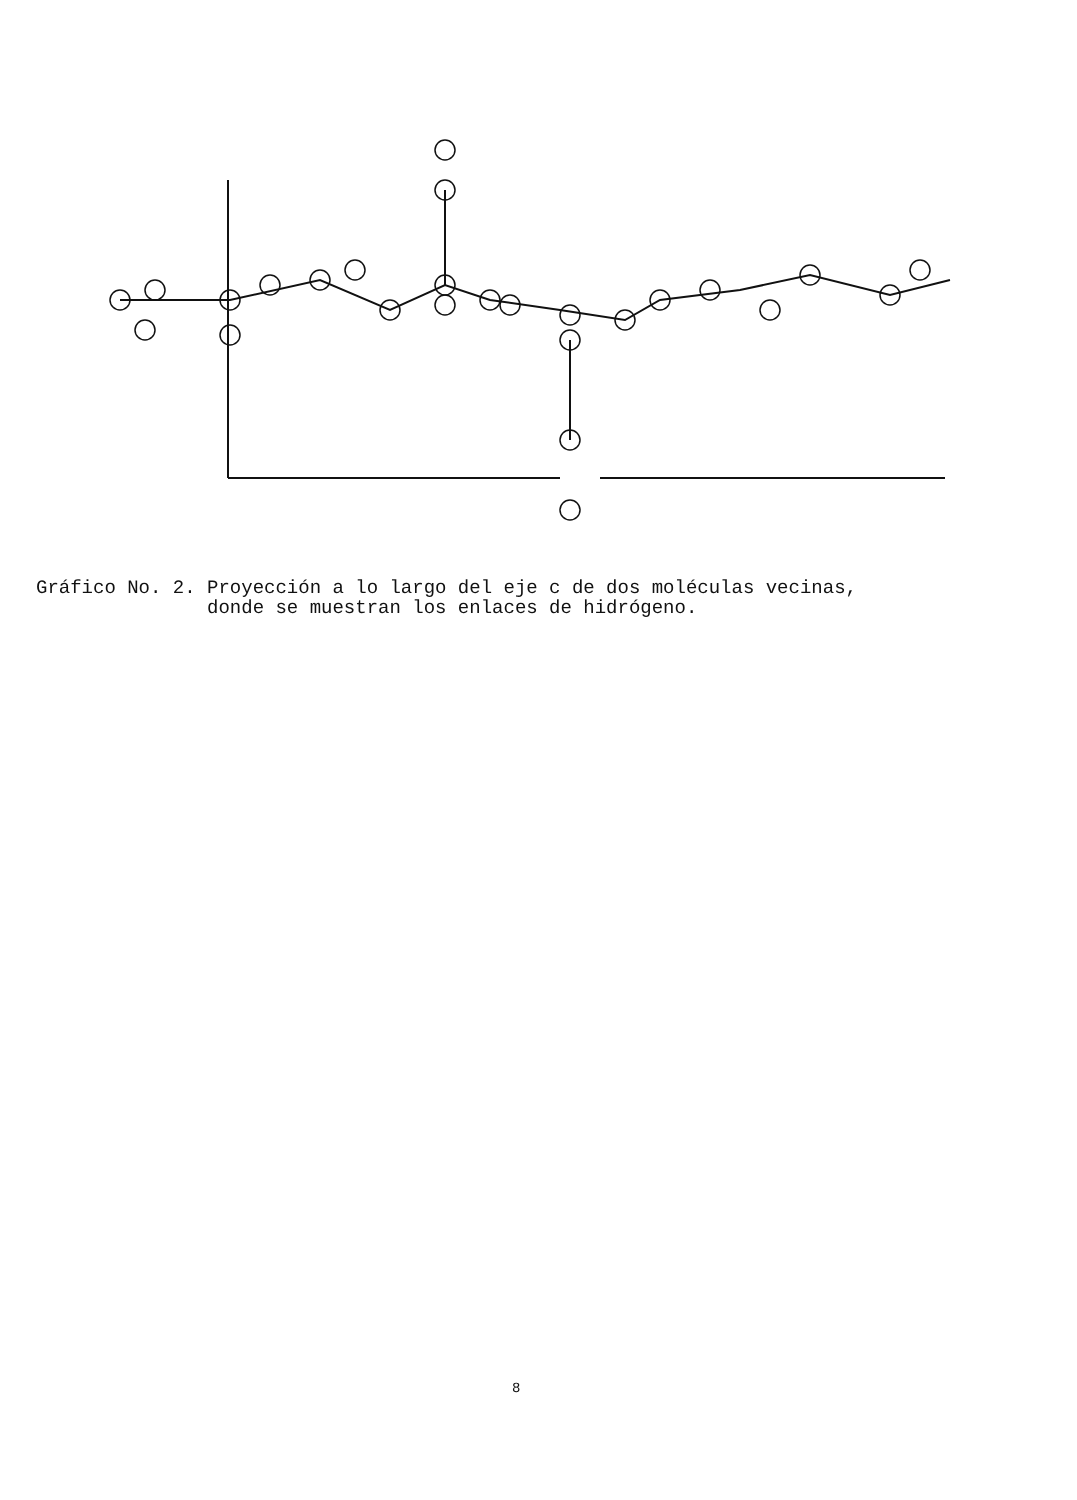Gráfico No. 2. Proyección a lo largo del eje c de dos moléculas vecinas, donde se muestran los enlaces de hidrógeno.
8